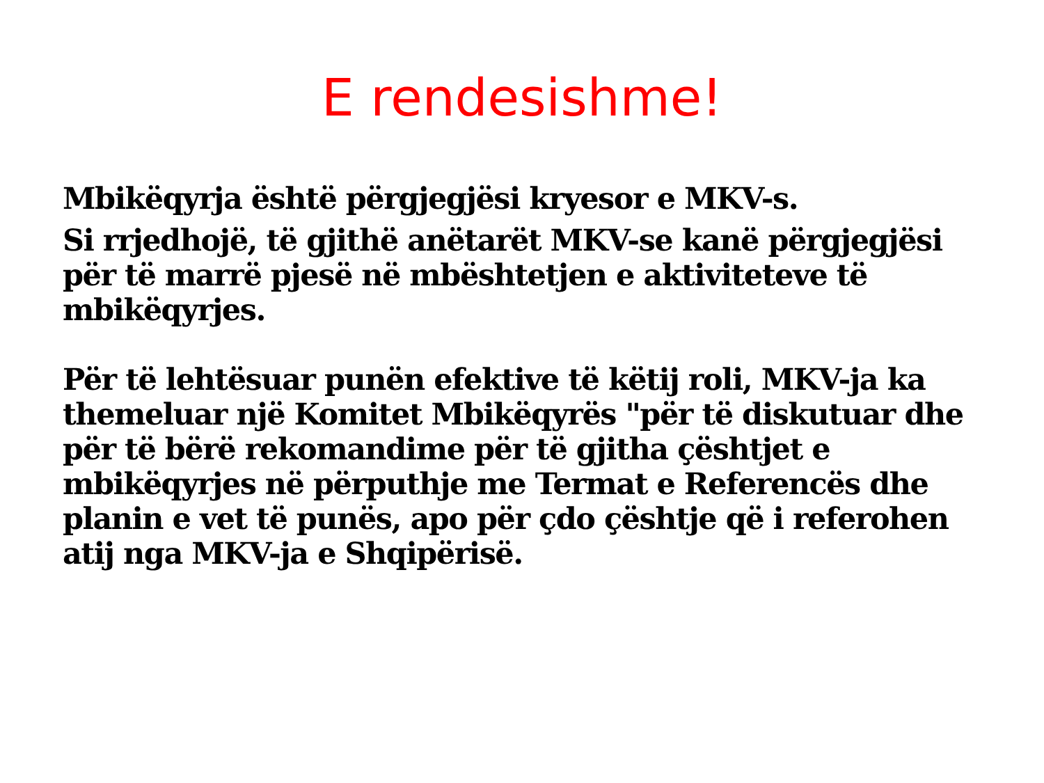E rendesishme!
Mbikëqyrja është përgjegjësi kryesor e MKV-s.
Si rrjedhojë, të gjithë anëtarët MKV-se kanë përgjegjësi për të marrë pjesë në mbështetjen e aktiviteteve të mbikëqyrjes.
Për të lehtësuar punën efektive të këtij roli, MKV-ja ka themeluar një Komitet Mbikëqyrës "për të diskutuar dhe për të bërë rekomandime për të gjitha çështjet e mbikëqyrjes në përputhje me Termat e Referencës dhe planin e vet të punës, apo për çdo çështje që i referohen atij nga MKV-ja e Shqipërisë.